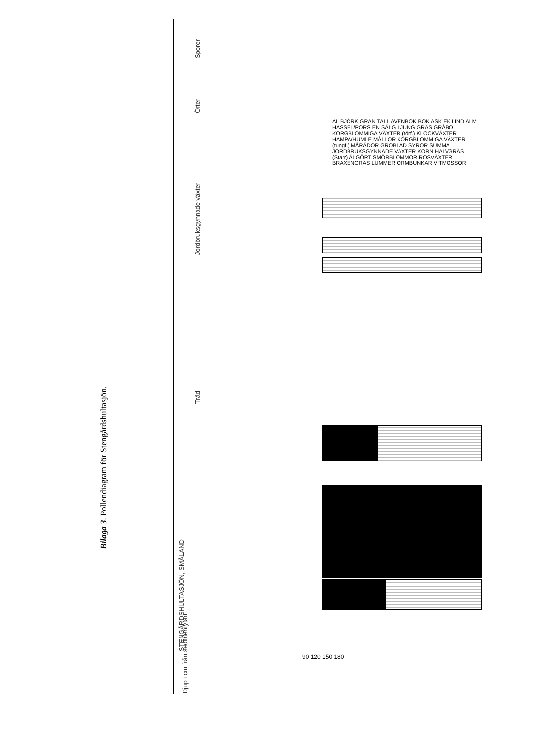Bilaga 3. Pollendiagram för Stengårdshultasjön.
STENGÅRDSHULTASJÖN, SMÅLAND
Djup i cm från sedimentytan
Träd
Jordbruksgynnade växter
Örter
Sporer
90 120 150 180
AL BJÖRK GRAN TALL AVENBOK BOK ASK EK LIND ALM HASSEL/PORS EN SÄLG LJUNG GRÄS GRÅBO KORGBLOMMIGA VÄXTER (törf.) KLOCKVÄXTER HAMPA/HUMLE MÅLLOR KORGBLOMMIGA VÄXTER (tungf.) MÅRÄDOR GROBLAD SYROR SUMMA JORDBRUKSGYNNADE VÄXTER KORN HALVGRÄS (Starr) ÄLGÖRT SMÖRBLOMMOR ROSVÄXTER BRAXENGRÄS LUMMER ORMBUNKAR VITMOSSOR